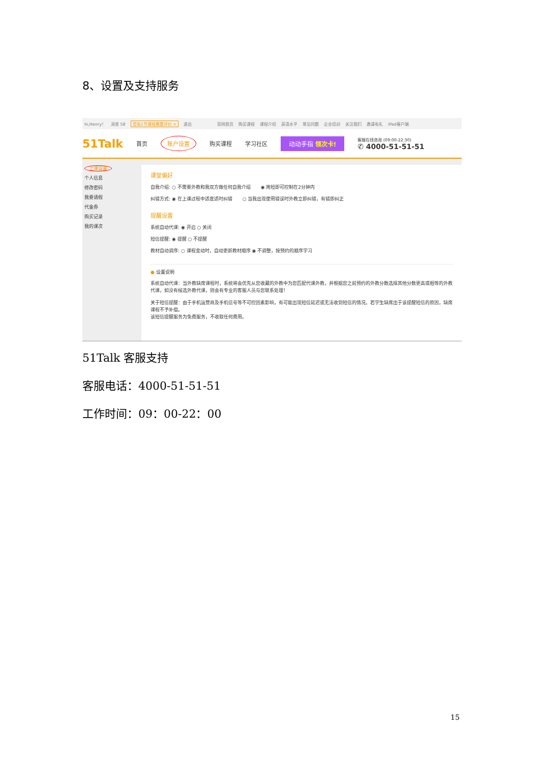8、设置及支持服务
hi,Henry！ 消息 58 您有1节课程需要评价 × 退出 官网首页 购买课程 课程介绍 英语水平 常见问题 企业培训 关注我们 邀请有礼 iPad客户端
51Talk 首页 账户设置 购买课程 学习社区 动动手指 领次卡! 客服在线咨询 (09:00-22:30)
✆ 4000-51-51-51
上课设置
个人信息
修改密码
我要请假
代金券
购买记录
我的课次
课堂偏好
自我介绍: ○ 不需要外教和我双方做任何自我介绍 ◉ 简短即可控制在2分钟内
纠错方式: ◉ 在上课过程中适度适时纠错 ○ 当我出现使用错误时外教立即纠错，有错即纠正
提醒设置
系统自动代课: ◉ 开启 ○ 关闭
短信提醒: ◉ 提醒 ○ 不提醒
教材自动调序: ○ 课程变动时，自动更新教材顺序 ◉ 不调整，按预约的顺序学习
● 设置说明
系统自动代课：当外教缺席课程时，系统将会优先从您收藏的外教中为您匹配代课外教，并根据您之前预约的外教分数选择其他分数更高或相等的外教代课，如没有候选外教代课，则会有专业的客服人员与您联系处理！
关于短信提醒：由于手机运营商及手机信号等不可控因素影响，有可能出现短信延迟或无法收到短信的情况。若学生缺席出于该提醒短信的原因，缺席课程不予补偿。
该短信提醒服务为免费服务，不收取任何费用。
51Talk 客服支持
客服电话：4000-51-51-51
工作时间：09：00-22：00
15